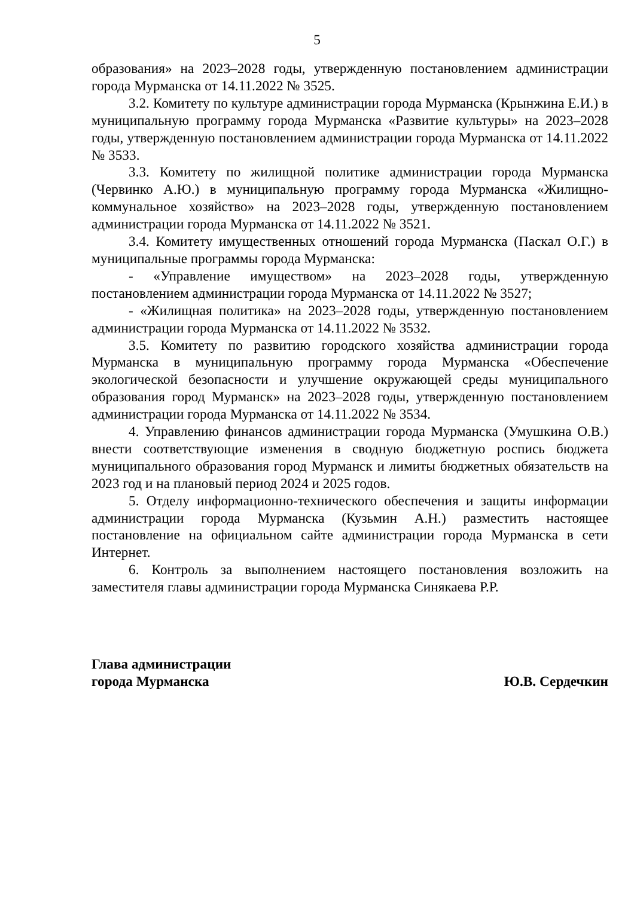5
образования» на 2023–2028 годы, утвержденную постановлением администрации города Мурманска от 14.11.2022 № 3525.
3.2. Комитету по культуре администрации города Мурманска (Крынжина Е.И.) в муниципальную программу города Мурманска «Развитие культуры» на 2023–2028 годы, утвержденную постановлением администрации города Мурманска от 14.11.2022 № 3533.
3.3. Комитету по жилищной политике администрации города Мурманска (Червинко А.Ю.) в муниципальную программу города Мурманска «Жилищно-коммунальное хозяйство» на 2023–2028 годы, утвержденную постановлением администрации города Мурманска от 14.11.2022 № 3521.
3.4. Комитету имущественных отношений города Мурманска (Паскал О.Г.) в муниципальные программы города Мурманска:
- «Управление имуществом» на 2023–2028 годы, утвержденную постановлением администрации города Мурманска от 14.11.2022 № 3527;
- «Жилищная политика» на 2023–2028 годы, утвержденную постановлением администрации города Мурманска от 14.11.2022 № 3532.
3.5. Комитету по развитию городского хозяйства администрации города Мурманска в муниципальную программу города Мурманска «Обеспечение экологической безопасности и улучшение окружающей среды муниципального образования город Мурманск» на 2023–2028 годы, утвержденную постановлением администрации города Мурманска от 14.11.2022 № 3534.
4. Управлению финансов администрации города Мурманска (Умушкина О.В.) внести соответствующие изменения в сводную бюджетную роспись бюджета муниципального образования город Мурманск и лимиты бюджетных обязательств на 2023 год и на плановый период 2024 и 2025 годов.
5. Отделу информационно-технического обеспечения и защиты информации администрации города Мурманска (Кузьмин А.Н.) разместить настоящее постановление на официальном сайте администрации города Мурманска в сети Интернет.
6. Контроль за выполнением настоящего постановления возложить на заместителя главы администрации города Мурманска Синякаева Р.Р.
Глава администрации
города Мурманска
Ю.В. Сердечкин